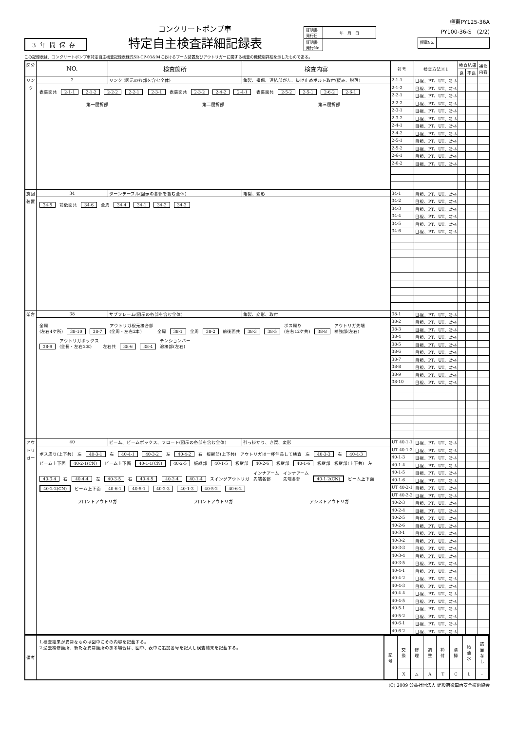3年間保存
コンクリートポンプ車
特定自主検査詳細記録表
| 証明書 発行日 | 年 月 日 |
| 証明書 発行No. | |
極東PY125-36A
PY100-36-S　(2/2)
| 標章No. | |
この記録表は、コンクリートポンプ車特定自主検査記録表様式SR-CP-03&04におけるブーム装置及びアウトリガーに関する検査の機械別詳細を示したものである。
| 区分 | NO. | 検査箇所 | 検査内容 | 符号 | 検査方法※1 | 検査結果 | | 補修 内容 |
| --- | --- | --- | --- | --- | --- | --- | --- | --- |
| | | | | | | 良 | 不良 | |
| リンク | 2 | リンク (図示の各部を含む全体) | 亀裂、損傷、連結部がた、抜け止めボルト取付(緩み、脱落) | 2-1-1 | 目視、PT、UT、ｽｹｰﾙ | | | |
| | 表裏面共 2-1-1 2-1-2 2-2-2 2-2-1 2-3-1 表裏面共 2-3-2 2-4-2 2-4-1 表裏面共 2-5-2 2-5-1 2-6-2 2-6-1 第一屈折部 第二屈折部 第三屈折部 | | | 2-1-2 | 目視、PT、UT、ｽｹｰﾙ | | | |
| | | | | 2-2-1 | 目視、PT、UT、ｽｹｰﾙ | | | |
| | | | | 2-2-2 | 目視、PT、UT、ｽｹｰﾙ | | | |
| | | | | 2-3-1 | 目視、PT、UT、ｽｹｰﾙ | | | |
| | | | | 2-3-2 | 目視、PT、UT、ｽｹｰﾙ | | | |
| | | | | 2-4-1 | 目視、PT、UT、ｽｹｰﾙ | | | |
| | | | | 2-4-2 | 目視、PT、UT、ｽｹｰﾙ | | | |
| | | | | 2-5-1 | 目視、PT、UT、ｽｹｰﾙ | | | |
| | | | | 2-5-2 | 目視、PT、UT、ｽｹｰﾙ | | | |
| | | | | 2-6-1 | 目視、PT、UT、ｽｹｰﾙ | | | |
| | | | | 2-6-2 | 目視、PT、UT、ｽｹｰﾙ | | | |
| 旋回装置 | 34 | ターンテーブル(図示の各部を含む全体) | 亀裂、変形 | 34-1 | 目視、PT、UT、ｽｹｰﾙ | | | |
| | 34-5 前後面共 34-6 全周 34-4 34-1 34-2 34-3 | | | 34-2 | 目視、PT、UT、ｽｹｰﾙ | | | |
| | | | | 34-3 | 目視、PT、UT、ｽｹｰﾙ | | | |
| | | | | 34-4 | 目視、PT、UT、ｽｹｰﾙ | | | |
| | | | | 34-5 | 目視、PT、UT、ｽｹｰﾙ | | | |
| | | | | 34-6 | 目視、PT、UT、ｽｹｰﾙ | | | |
| 架台 | 38 | サブフレーム(図示の各部を含む全体) | 亀裂、変形、取付 | 38-1 | 目視、PT、UT、ｽｹｰﾙ | | | |
| | 全周 (左右4ケ所) 38-10 38-7 アウトリガ根元接合部 (全周・左右2本) 全周 38-1 全周 38-2 前後面共 38-3 38-5 ボス周り (左右12ケ共) 38-8 アウトリガ先端 補強部(左右) 38-9 アウトリガボックス (全長・左右2本) 左右共 38-6 38-4 テンションバー 溶接部(左右) | | | 38-2 | 目視、PT、UT、ｽｹｰﾙ | | | |
| | | | | 38-3 | 目視、PT、UT、ｽｹｰﾙ | | | |
| | | | | 38-4 | 目視、PT、UT、ｽｹｰﾙ | | | |
| | | | | 38-5 | 目視、PT、UT、ｽｹｰﾙ | | | |
| | | | | 38-6 | 目視、PT、UT、ｽｹｰﾙ | | | |
| | | | | 38-7 | 目視、PT、UT、ｽｹｰﾙ | | | |
| | | | | 38-8 | 目視、PT、UT、ｽｹｰﾙ | | | |
| | | | | 38-9 | 目視、PT、UT、ｽｹｰﾙ | | | |
| | | | | 38-10 | 目視、PT、UT、ｽｹｰﾙ | | | |
| アウトリガー | 40 | ビーム、ビームボックス、フロート(図示の各部を含む全体) | 引っ掛かり、き裂、変形 | UT 40-1-1 | 目視、PT、UT、ｽｹｰﾙ | | | |
| | ボス周り(上下共) 左 40-3-1 右 40-4-1 40-3-2 左 40-4-2 右 板継部(上下共) アウトリガは一杯伸長して検査 左 40-3-3 右 40-4-3 ビーム上下面 40-2-1(CN) ビーム上下面 40-1-1(CN) 40-2-5 板継部 40-1-5 板継部 40-2-6 板継部 40-1-6 板継部 板継部(上下共) 左 40-3-4 右 40-4-4 左 40-3-5 右 40-4-5 40-2-4 40-1-4 スイングアウトリガ インナアーム 先端各部 インナアーム 先端各部 40-1-2(CN) ビーム上下面 40-2-2(CN) ビーム上下面 40-6-1 40-5-1 40-2-3 40-1-3 40-5-2 40-6-2 フロントアウトリガ フロントアウトリガ アシストアウトリガ | | | UT 40-1-2 | 目視、PT、UT、ｽｹｰﾙ | | | |
| | | | | 40-1-3 | 目視、PT、UT、ｽｹｰﾙ | | | |
| | | | | 40-1-4 | 目視、PT、UT、ｽｹｰﾙ | | | |
| | | | | 40-1-5 | 目視、PT、UT、ｽｹｰﾙ | | | |
| | | | | 40-1-6 | 目視、PT、UT、ｽｹｰﾙ | | | |
| | | | | UT 40-2-1 | 目視、PT、UT、ｽｹｰﾙ | | | |
| | | | | UT 40-2-2 | 目視、PT、UT、ｽｹｰﾙ | | | |
| | | | | 40-2-3 | 目視、PT、UT、ｽｹｰﾙ | | | |
| | | | | 40-2-4 | 目視、PT、UT、ｽｹｰﾙ | | | |
| | | | | 40-2-5 | 目視、PT、UT、ｽｹｰﾙ | | | |
| | | | | 40-2-6 | 目視、PT、UT、ｽｹｰﾙ | | | |
| | | | | 40-3-1 | 目視、PT、UT、ｽｹｰﾙ | | | |
| | | | | 40-3-2 | 目視、PT、UT、ｽｹｰﾙ | | | |
| | | | | 40-3-3 | 目視、PT、UT、ｽｹｰﾙ | | | |
| | | | | 40-3-4 | 目視、PT、UT、ｽｹｰﾙ | | | |
| | | | | 40-3-5 | 目視、PT、UT、ｽｹｰﾙ | | | |
| | | | | 40-4-1 | 目視、PT、UT、ｽｹｰﾙ | | | |
| | | | | 40-4-2 | 目視、PT、UT、ｽｹｰﾙ | | | |
| | | | | 40-4-3 | 目視、PT、UT、ｽｹｰﾙ | | | |
| | | | | 40-4-4 | 目視、PT、UT、ｽｹｰﾙ | | | |
| | | | | 40-4-5 | 目視、PT、UT、ｽｹｰﾙ | | | |
| | | | | 40-5-1 | 目視、PT、UT、ｽｹｰﾙ | | | |
| | | | | 40-5-2 | 目視、PT、UT、ｽｹｰﾙ | | | |
| | | | | 40-6-1 | 目視、PT、UT、ｽｹｰﾙ | | | |
| | | | | 40-6-2 | 目視、PT、UT、ｽｹｰﾙ | | | |
| 備考 | 1.検査結果が異常なものは図中にその内容を記載する。 2.過去補修箇所、新たな異常箇所のある場合は、図中、表中に追加番号を記入し検査結果を記載する。 | / 記 号 / 交 換 / 修 理 / 調 整 / 締 付 / 清 掃 / 給 油 水 / 該 当 な し / / / X / △ / A / T / C / L / - / |
(C) 2009 公益社団法人 建設荷役車両安全技術協会